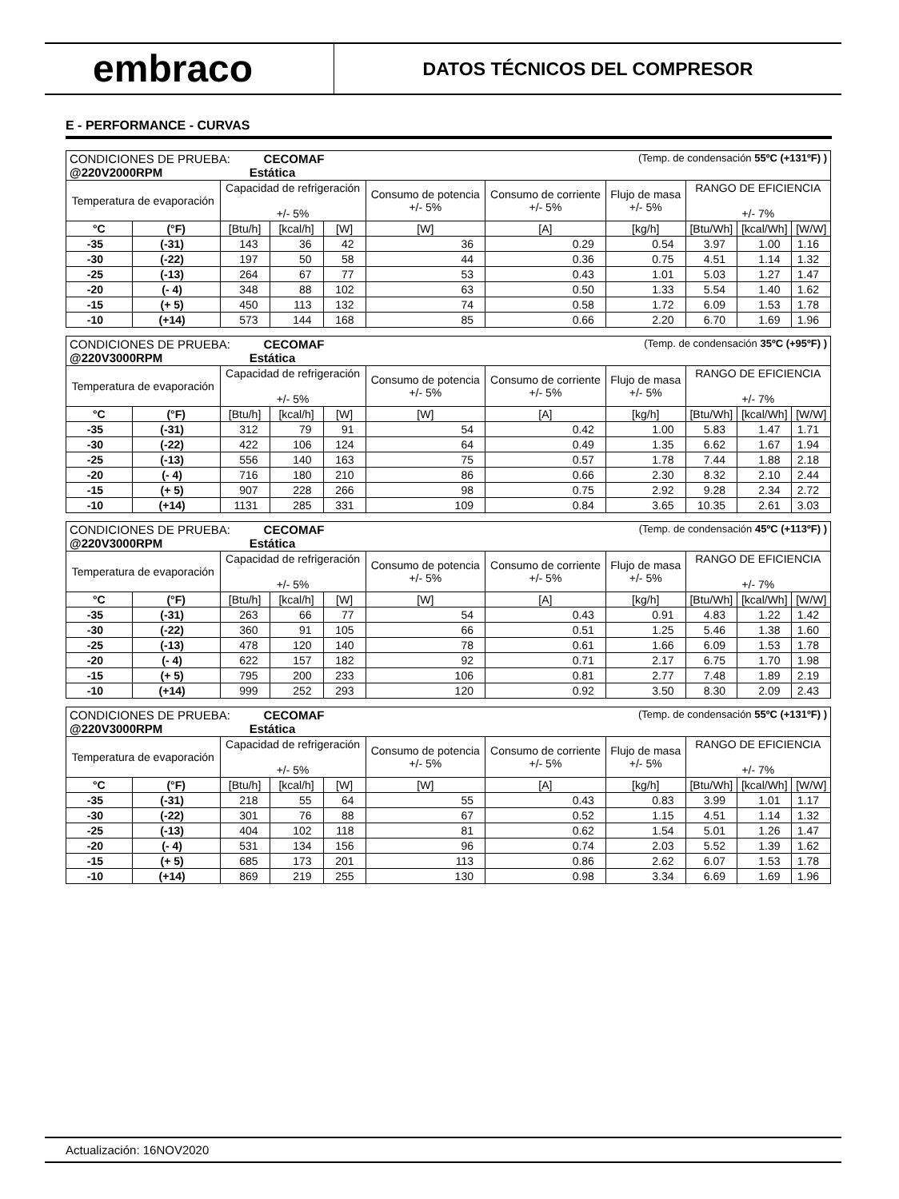embraco
DATOS TÉCNICOS DEL COMPRESOR
E - PERFORMANCE - CURVAS
| CONDICIONES DE PRUEBA: CECOMAF (Temp. de condensación 55ºC (+131ºF) ) @220V2000RPM Estática | | | | | | | | | | |
| Temperatura de evaporación | | Capacidad de refrigeración +/- 5% | | | Consumo de potencia +/- 5% | Consumo de corriente +/- 5% | Flujo de masa +/- 5% | RANGO DE EFICIENCIA +/- 7% | | |
| °C | (°F) | [Btu/h] | [kcal/h] | [W] | [W] | [A] | [kg/h] | [Btu/Wh] | [kcal/Wh] | [W/W] |
| -35 | (-31) | 143 | 36 | 42 | 36 | 0.29 | 0.54 | 3.97 | 1.00 | 1.16 |
| -30 | (-22) | 197 | 50 | 58 | 44 | 0.36 | 0.75 | 4.51 | 1.14 | 1.32 |
| -25 | (-13) | 264 | 67 | 77 | 53 | 0.43 | 1.01 | 5.03 | 1.27 | 1.47 |
| -20 | (- 4) | 348 | 88 | 102 | 63 | 0.50 | 1.33 | 5.54 | 1.40 | 1.62 |
| -15 | (+ 5) | 450 | 113 | 132 | 74 | 0.58 | 1.72 | 6.09 | 1.53 | 1.78 |
| -10 | (+14) | 573 | 144 | 168 | 85 | 0.66 | 2.20 | 6.70 | 1.69 | 1.96 |
| CONDICIONES DE PRUEBA: CECOMAF (Temp. de condensación 35ºC (+95ºF) ) @220V3000RPM Estática | | | | | | | | | | |
| Temperatura de evaporación | | Capacidad de refrigeración +/- 5% | | | Consumo de potencia +/- 5% | Consumo de corriente +/- 5% | Flujo de masa +/- 5% | RANGO DE EFICIENCIA +/- 7% | | |
| °C | (°F) | [Btu/h] | [kcal/h] | [W] | [W] | [A] | [kg/h] | [Btu/Wh] | [kcal/Wh] | [W/W] |
| -35 | (-31) | 312 | 79 | 91 | 54 | 0.42 | 1.00 | 5.83 | 1.47 | 1.71 |
| -30 | (-22) | 422 | 106 | 124 | 64 | 0.49 | 1.35 | 6.62 | 1.67 | 1.94 |
| -25 | (-13) | 556 | 140 | 163 | 75 | 0.57 | 1.78 | 7.44 | 1.88 | 2.18 |
| -20 | (- 4) | 716 | 180 | 210 | 86 | 0.66 | 2.30 | 8.32 | 2.10 | 2.44 |
| -15 | (+ 5) | 907 | 228 | 266 | 98 | 0.75 | 2.92 | 9.28 | 2.34 | 2.72 |
| -10 | (+14) | 1131 | 285 | 331 | 109 | 0.84 | 3.65 | 10.35 | 2.61 | 3.03 |
| CONDICIONES DE PRUEBA: CECOMAF (Temp. de condensación 45ºC (+113ºF) ) @220V3000RPM Estática | | | | | | | | | | |
| Temperatura de evaporación | | Capacidad de refrigeración +/- 5% | | | Consumo de potencia +/- 5% | Consumo de corriente +/- 5% | Flujo de masa +/- 5% | RANGO DE EFICIENCIA +/- 7% | | |
| °C | (°F) | [Btu/h] | [kcal/h] | [W] | [W] | [A] | [kg/h] | [Btu/Wh] | [kcal/Wh] | [W/W] |
| -35 | (-31) | 263 | 66 | 77 | 54 | 0.43 | 0.91 | 4.83 | 1.22 | 1.42 |
| -30 | (-22) | 360 | 91 | 105 | 66 | 0.51 | 1.25 | 5.46 | 1.38 | 1.60 |
| -25 | (-13) | 478 | 120 | 140 | 78 | 0.61 | 1.66 | 6.09 | 1.53 | 1.78 |
| -20 | (- 4) | 622 | 157 | 182 | 92 | 0.71 | 2.17 | 6.75 | 1.70 | 1.98 |
| -15 | (+ 5) | 795 | 200 | 233 | 106 | 0.81 | 2.77 | 7.48 | 1.89 | 2.19 |
| -10 | (+14) | 999 | 252 | 293 | 120 | 0.92 | 3.50 | 8.30 | 2.09 | 2.43 |
| CONDICIONES DE PRUEBA: CECOMAF (Temp. de condensación 55ºC (+131ºF) ) @220V3000RPM Estática | | | | | | | | | | |
| Temperatura de evaporación | | Capacidad de refrigeración +/- 5% | | | Consumo de potencia +/- 5% | Consumo de corriente +/- 5% | Flujo de masa +/- 5% | RANGO DE EFICIENCIA +/- 7% | | |
| °C | (°F) | [Btu/h] | [kcal/h] | [W] | [W] | [A] | [kg/h] | [Btu/Wh] | [kcal/Wh] | [W/W] |
| -35 | (-31) | 218 | 55 | 64 | 55 | 0.43 | 0.83 | 3.99 | 1.01 | 1.17 |
| -30 | (-22) | 301 | 76 | 88 | 67 | 0.52 | 1.15 | 4.51 | 1.14 | 1.32 |
| -25 | (-13) | 404 | 102 | 118 | 81 | 0.62 | 1.54 | 5.01 | 1.26 | 1.47 |
| -20 | (- 4) | 531 | 134 | 156 | 96 | 0.74 | 2.03 | 5.52 | 1.39 | 1.62 |
| -15 | (+ 5) | 685 | 173 | 201 | 113 | 0.86 | 2.62 | 6.07 | 1.53 | 1.78 |
| -10 | (+14) | 869 | 219 | 255 | 130 | 0.98 | 3.34 | 6.69 | 1.69 | 1.96 |
Actualización: 16NOV2020